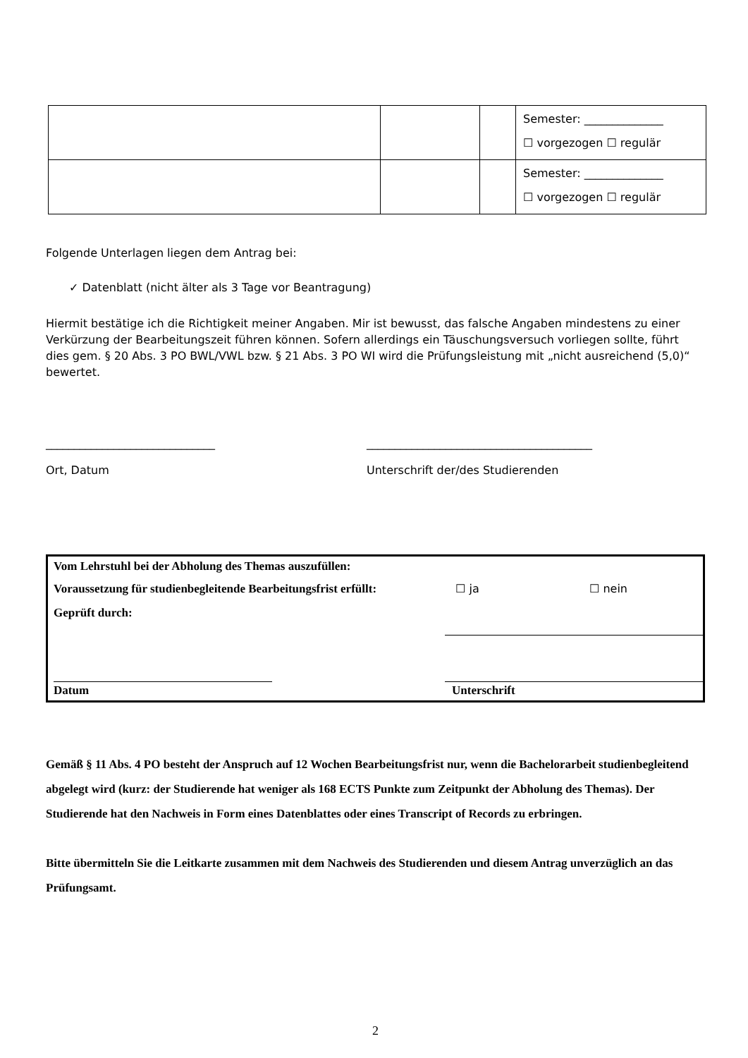| | | | Semester: ______________ ☐ vorgezogen ☐ regulär |
| | | | Semester: ______________ ☐ vorgezogen ☐ regulär |
Folgende Unterlagen liegen dem Antrag bei:
✓ Datenblatt (nicht älter als 3 Tage vor Beantragung)
Hiermit bestätige ich die Richtigkeit meiner Angaben. Mir ist bewusst, das falsche Angaben mindestens zu einer Verkürzung der Bearbeitungszeit führen können. Sofern allerdings ein Täuschungsversuch vorliegen sollte, führt dies gem. § 20 Abs. 3 PO BWL/VWL bzw. § 21 Abs. 3 PO WI wird die Prüfungsleistung mit „nicht ausreichend (5,0)“ bewertet.
______________________________
Ort, Datum
________________________________________
Unterschrift der/des Studierenden
Vom Lehrstuhl bei der Abholung des Themas auszufüllen:
Voraussetzung für studienbegleitende Bearbeitungsfrist erfüllt: ☐ ja ☐ nein
Geprüft durch:
Datum Unterschrift
Gemäß § 11 Abs. 4 PO besteht der Anspruch auf 12 Wochen Bearbeitungsfrist nur, wenn die Bachelorarbeit studienbegleitend abgelegt wird (kurz: der Studierende hat weniger als 168 ECTS Punkte zum Zeitpunkt der Abholung des Themas). Der Studierende hat den Nachweis in Form eines Datenblattes oder eines Transcript of Records zu erbringen.
Bitte übermitteln Sie die Leitkarte zusammen mit dem Nachweis des Studierenden und diesem Antrag unverzüglich an das Prüfungsamt.
2